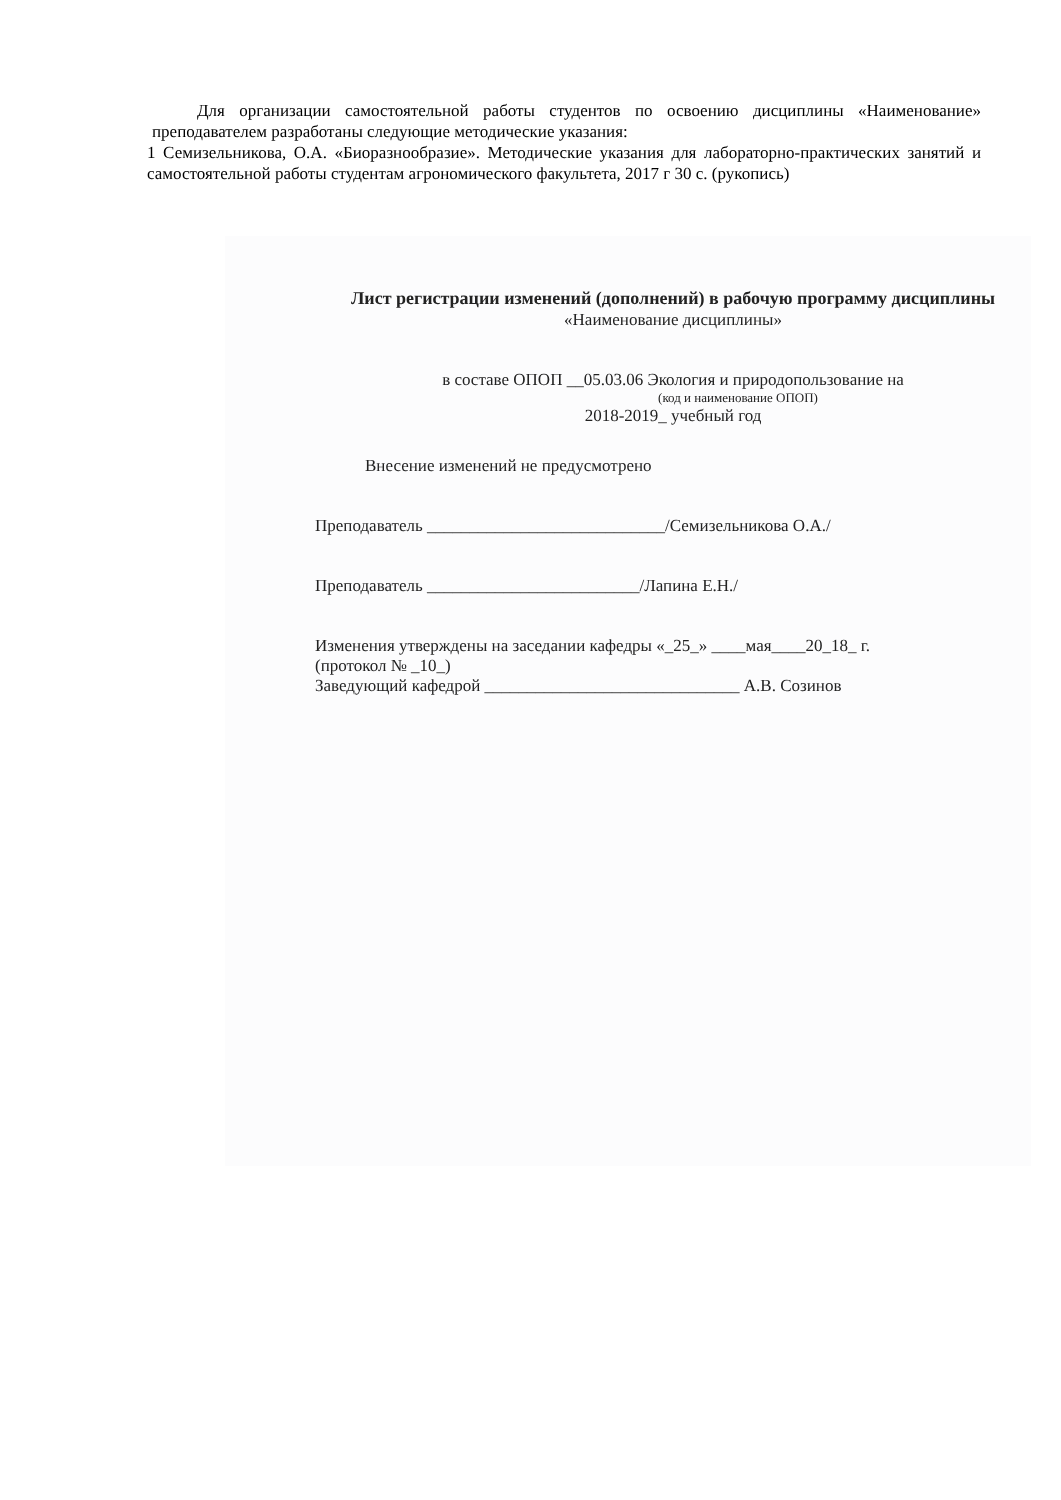Для организации самостоятельной работы студентов по освоению дисциплины «Наименование» преподавателем разработаны следующие методические указания:
1 Семизельникова, О.А. «Биоразнообразие». Методические указания для лабораторно-практических занятий и самостоятельной работы студентам агрономического факультета, 2017 г 30 с. (рукопись)
Лист регистрации изменений (дополнений) в рабочую программу дисциплины
«Наименование дисциплины»
в составе ОПОП __05.03.06 Экология и природопользование на
(код и наименование ОПОП)
2018-2019_ учебный год
Внесение изменений не предусмотрено
Преподаватель ____________________________/Семизельникова О.А./
Преподаватель _________________________/Лапина Е.Н./
Изменения утверждены на заседании кафедры «_25_» ____мая____20_18_ г.
(протокол № _10_)
Заведующий кафедрой ______________________________ А.В. Созинов